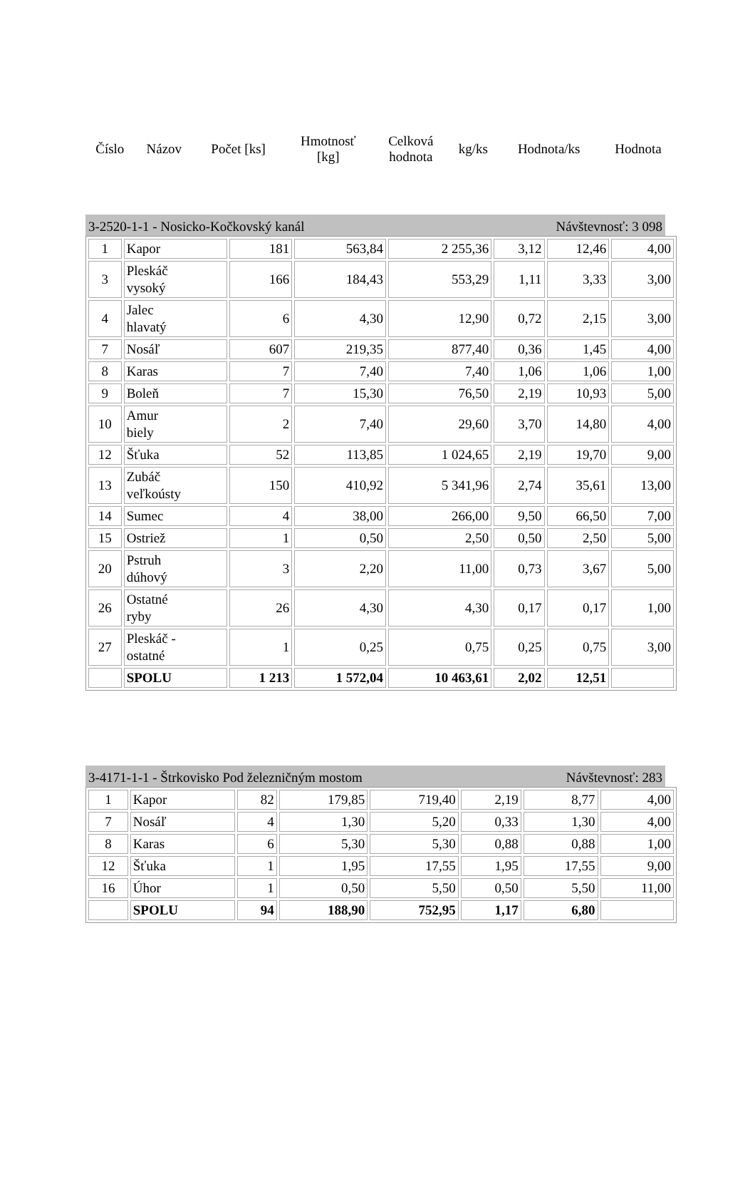| Číslo | Názov | Počet [ks] | Hmotnosť [kg] | Celková hodnota | kg/ks | Hodnota/ks | Hodnota |
3-2520-1-1 - Nosicko-Kočkovský kanál Návštevnosť: 3 098
| 1 | Kapor | 181 | 563,84 | 2 255,36 | 3,12 | 12,46 | 4,00 |
| 3 | Pleskáč vysoký | 166 | 184,43 | 553,29 | 1,11 | 3,33 | 3,00 |
| 4 | Jalec hlavatý | 6 | 4,30 | 12,90 | 0,72 | 2,15 | 3,00 |
| 7 | Nosáľ | 607 | 219,35 | 877,40 | 0,36 | 1,45 | 4,00 |
| 8 | Karas | 7 | 7,40 | 7,40 | 1,06 | 1,06 | 1,00 |
| 9 | Boleň | 7 | 15,30 | 76,50 | 2,19 | 10,93 | 5,00 |
| 10 | Amur biely | 2 | 7,40 | 29,60 | 3,70 | 14,80 | 4,00 |
| 12 | Šťuka | 52 | 113,85 | 1 024,65 | 2,19 | 19,70 | 9,00 |
| 13 | Zubáč veľkoústy | 150 | 410,92 | 5 341,96 | 2,74 | 35,61 | 13,00 |
| 14 | Sumec | 4 | 38,00 | 266,00 | 9,50 | 66,50 | 7,00 |
| 15 | Ostriež | 1 | 0,50 | 2,50 | 0,50 | 2,50 | 5,00 |
| 20 | Pstruh dúhový | 3 | 2,20 | 11,00 | 0,73 | 3,67 | 5,00 |
| 26 | Ostatné ryby | 26 | 4,30 | 4,30 | 0,17 | 0,17 | 1,00 |
| 27 | Pleskáč - ostatné | 1 | 0,25 | 0,75 | 0,25 | 0,75 | 3,00 |
| | SPOLU | 1 213 | 1 572,04 | 10 463,61 | 2,02 | 12,51 | |
3-4171-1-1 - Štrkovisko Pod železničným mostom Návštevnosť: 283
| 1 | Kapor | 82 | 179,85 | 719,40 | 2,19 | 8,77 | 4,00 |
| 7 | Nosáľ | 4 | 1,30 | 5,20 | 0,33 | 1,30 | 4,00 |
| 8 | Karas | 6 | 5,30 | 5,30 | 0,88 | 0,88 | 1,00 |
| 12 | Šťuka | 1 | 1,95 | 17,55 | 1,95 | 17,55 | 9,00 |
| 16 | Úhor | 1 | 0,50 | 5,50 | 0,50 | 5,50 | 11,00 |
| | SPOLU | 94 | 188,90 | 752,95 | 1,17 | 6,80 | |